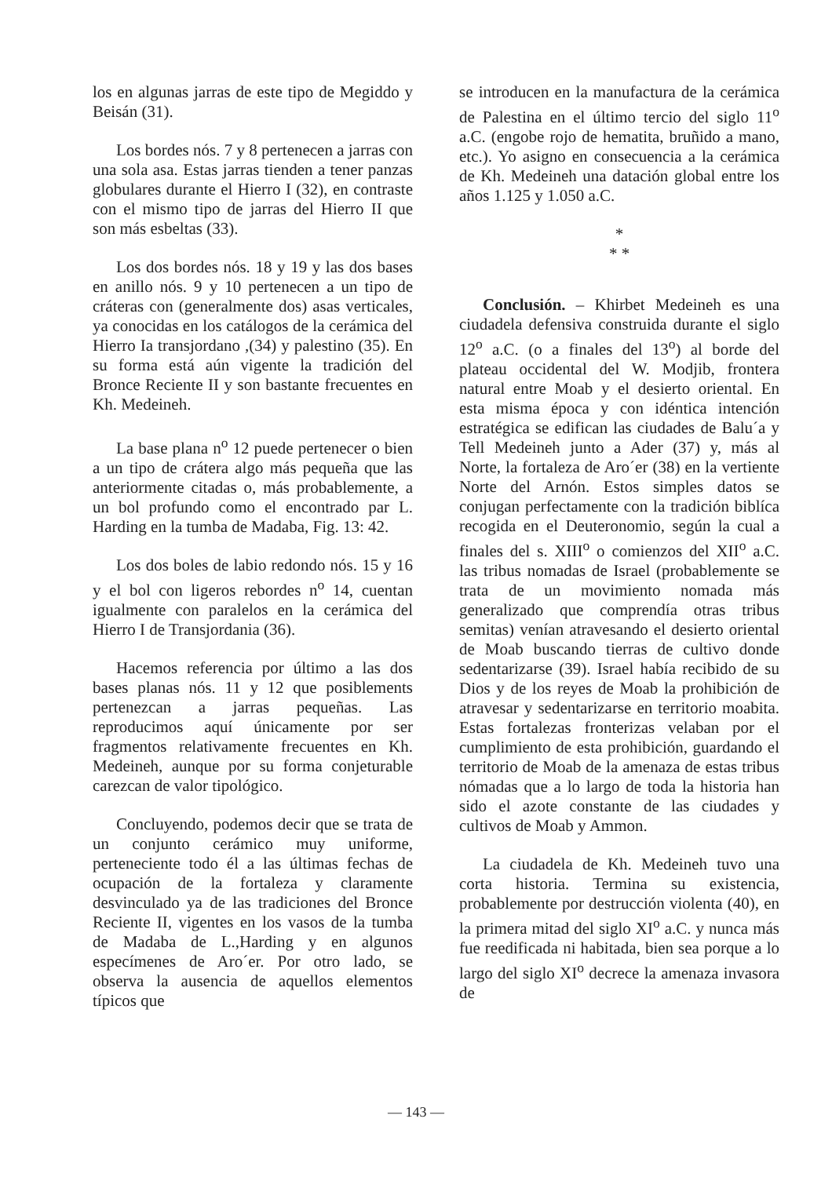los en algunas jarras de este tipo de Megiddo y Beisán (31).
Los bordes nós. 7 y 8 pertenecen a jarras con una sola asa. Estas jarras tienden a tener panzas globulares durante el Hierro I (32), en contraste con el mismo tipo de jarras del Hierro II que son más esbeltas (33).
Los dos bordes nós. 18 y 19 y las dos bases en anillo nós. 9 y 10 pertenecen a un tipo de cráteras con (generalmente dos) asas verticales, ya conocidas en los catálogos de la cerámica del Hierro Ia transjordano ,(34) y palestino (35). En su forma está aún vigente la tradición del Bronce Reciente II y son bastante frecuentes en Kh. Medeineh.
La base plana n<sup>o</sup> 12 puede pertenecer o bien a un tipo de crátera algo más pequeña que las anteriormente citadas o, más probablemente, a un bol profundo como el encontrado par L. Harding en la tumba de Madaba, Fig. 13: 42.
Los dos boles de labio redondo nós. 15 y 16 y el bol con ligeros rebordes n<sup>o</sup> 14, cuentan igualmente con paralelos en la cerámica del Hierro I de Transjordania (36).
Hacemos referencia por último a las dos bases planas nós. 11 y 12 que posiblements pertenezcan a jarras pequeñas. Las reproducimos aquí únicamente por ser fragmentos relativamente frecuentes en Kh. Medeineh, aunque por su forma conjeturable carezcan de valor tipológico.
Concluyendo, podemos decir que se trata de un conjunto cerámico muy uniforme, perteneciente todo él a las últimas fechas de ocupación de la fortaleza y claramente desvinculado ya de las tradiciones del Bronce Reciente II, vigentes en los vasos de la tumba de Madaba de L.,Harding y en algunos especímenes de Aro´er. Por otro lado, se observa la ausencia de aquellos elementos típicos que
se introducen en la manufactura de la cerámica de Palestina en el último tercio del siglo 11<sup>o</sup> a.C. (engobe rojo de hematita, bruñido a mano, etc.). Yo asigno en consecuencia a la cerámica de Kh. Medeineh una datación global entre los años 1.125 y 1.050 a.C.
*
* *
Conclusión. – Khirbet Medeineh es una ciudadela defensiva construida durante el siglo 12<sup>o</sup> a.C. (o a finales del 13<sup>o</sup>) al borde del plateau occidental del W. Modjib, frontera natural entre Moab y el desierto oriental. En esta misma época y con idéntica intención estratégica se edifican las ciudades de Balu´a y Tell Medeineh junto a Ader (37) y, más al Norte, la fortaleza de Aro´er (38) en la vertiente Norte del Arnón. Estos simples datos se conjugan perfectamente con la tradición biblíca recogida en el Deuteronomio, según la cual a finales del s. XIII<sup>o</sup> o comienzos del XII<sup>o</sup> a.C. las tribus nomadas de Israel (probablemente se trata de un movimiento nomada más generalizado que comprendía otras tribus semitas) venían atravesando el desierto oriental de Moab buscando tierras de cultivo donde sedentarizarse (39). Israel había recibido de su Dios y de los reyes de Moab la prohibición de atravesar y sedentarizarse en territorio moabita. Estas fortalezas fronterizas velaban por el cumplimiento de esta prohibición, guardando el territorio de Moab de la amenaza de estas tribus nómadas que a lo largo de toda la historia han sido el azote constante de las ciudades y cultivos de Moab y Ammon.
La ciudadela de Kh. Medeineh tuvo una corta historia. Termina su existencia, probablemente por destrucción violenta (40), en la primera mitad del siglo XI<sup>o</sup> a.C. y nunca más fue reedificada ni habitada, bien sea porque a lo largo del siglo XI<sup>o</sup> decrece la amenaza invasora de
— 143 —